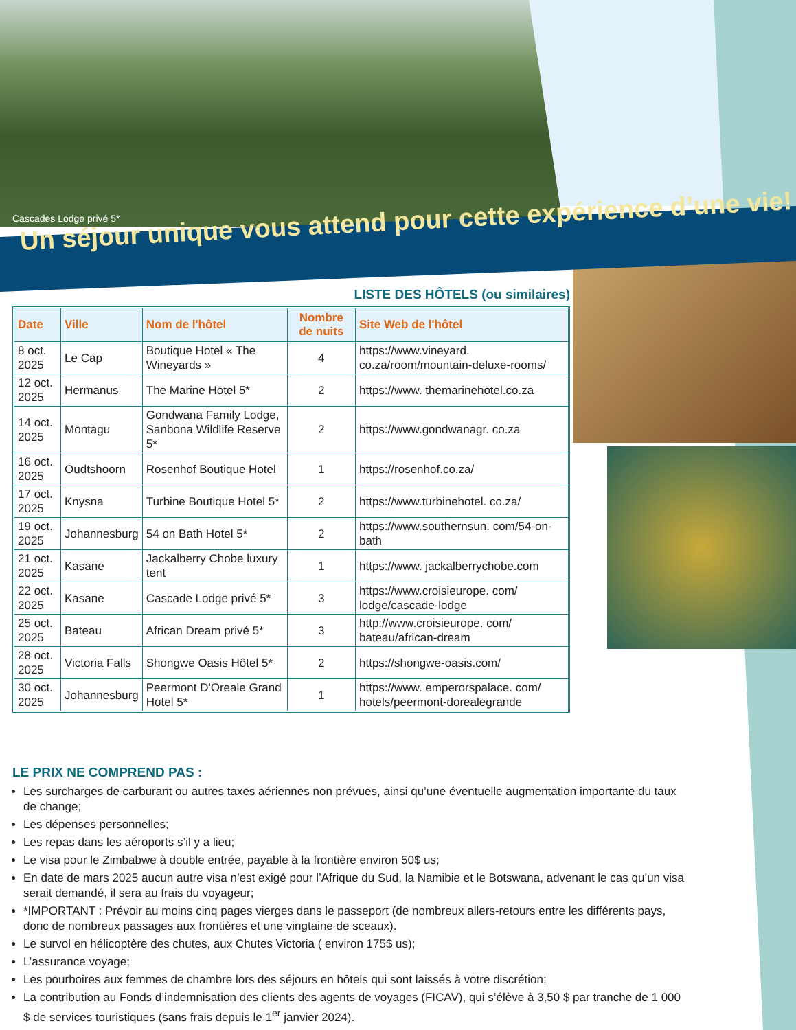Cascades Lodge privé 5*
Un séjour unique vous attend pour cette expérience d’une vie!
LISTE DES HÔTELS (ou similaires)
| Date | Ville | Nom de l'hôtel | Nombre de nuits | Site Web de l'hôtel |
| --- | --- | --- | --- | --- |
| 8 oct. 2025 | Le Cap | Boutique Hotel « The Wineyards » | 4 | https://www.vineyard. co.za/room/mountain-deluxe-rooms/ |
| 12 oct. 2025 | Hermanus | The Marine Hotel 5* | 2 | https://www. themarinehotel.co.za |
| 14 oct. 2025 | Montagu | Gondwana Family Lodge, Sanbona Wildlife Reserve 5* | 2 | https://www.gondwanagr. co.za |
| 16 oct. 2025 | Oudtshoorn | Rosenhof Boutique Hotel | 1 | https://rosenhof.co.za/ |
| 17 oct. 2025 | Knysna | Turbine Boutique Hotel 5* | 2 | https://www.turbinehotel. co.za/ |
| 19 oct. 2025 | Johannesburg | 54 on Bath Hotel 5* | 2 | https://www.southernsun. com/54-on-bath |
| 21 oct. 2025 | Kasane | Jackalberry Chobe luxury tent | 1 | https://www. jackalberrychobe.com |
| 22 oct. 2025 | Kasane | Cascade Lodge privé 5* | 3 | https://www.croisieurope. com/ lodge/cascade-lodge |
| 25 oct. 2025 | Bateau | African Dream privé 5* | 3 | http://www.croisieurope. com/ bateau/african-dream |
| 28 oct. 2025 | Victoria Falls | Shongwe Oasis Hôtel 5* | 2 | https://shongwe-oasis.com/ |
| 30 oct. 2025 | Johannesburg | Peermont D'Oreale Grand Hotel 5* | 1 | https://www. emperorspalace. com/ hotels/peermont-dorealegrande |
LE PRIX NE COMPREND PAS :
Les surcharges de carburant ou autres taxes aériennes non prévues, ainsi qu’une éventuelle augmentation importante du taux de change;
Les dépenses personnelles;
Les repas dans les aéroports s’il y a lieu;
Le visa pour le Zimbabwe à double entrée, payable à la frontière environ 50$ us;
En date de mars 2025 aucun autre visa n’est exigé pour l’Afrique du Sud, la Namibie et le Botswana, advenant le cas qu’un visa serait demandé, il sera au frais du voyageur;
*IMPORTANT : Prévoir au moins cinq pages vierges dans le passeport (de nombreux allers-retours entre les différents pays, donc de nombreux passages aux frontières et une vingtaine de sceaux).
Le survol en hélicoptère des chutes, aux Chutes Victoria ( environ 175$ us);
L’assurance voyage;
Les pourboires aux femmes de chambre lors des séjours en hôtels qui sont laissés à votre discrétion;
La contribution au Fonds d’indemnisation des clients des agents de voyages (FICAV), qui s’élève à 3,50 $ par tranche de 1 000 $ de services touristiques (sans frais depuis le 1<sup>er</sup> janvier 2024).